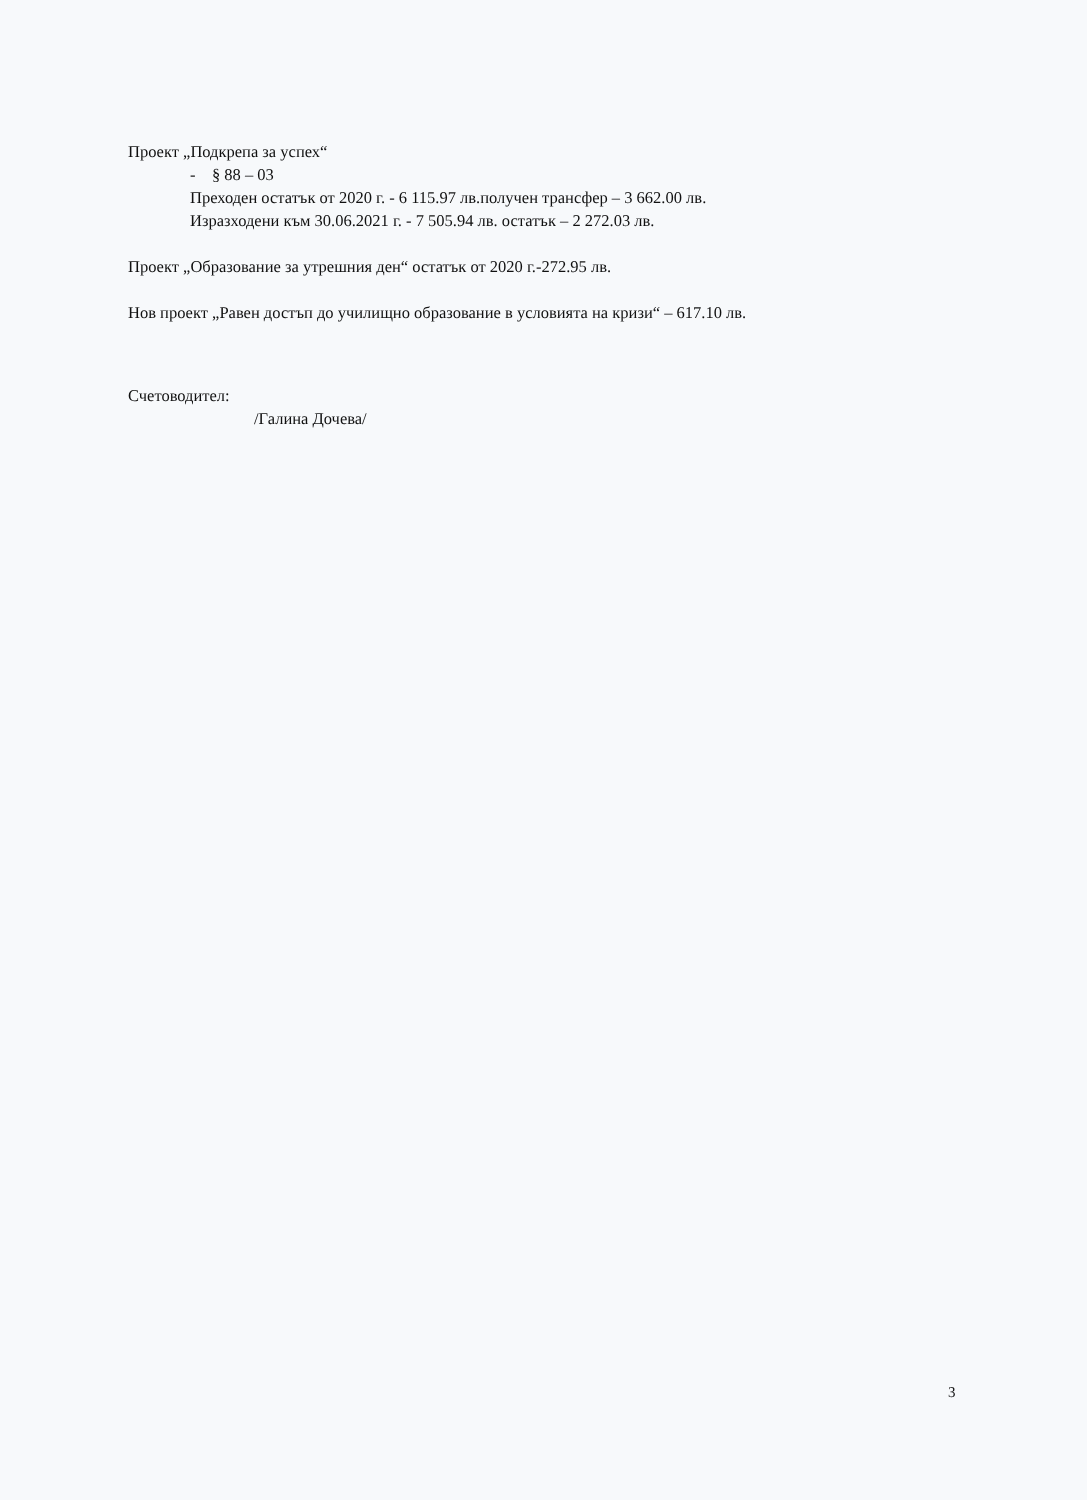Проект „Подкрепа за успех“
- § 88 – 03
Преходен остатък от 2020 г. - 6 115.97 лв.получен трансфер – 3 662.00 лв.
Изразходени към 30.06.2021 г. - 7 505.94 лв. остатък – 2 272.03 лв.
Проект „Образование за утрешния ден“ остатък от 2020 г.-272.95 лв.
Нов проект „Равен достъп до училищно образование в условията на кризи“ – 617.10 лв.
Счетоводител:
/Галина Дочева/
3